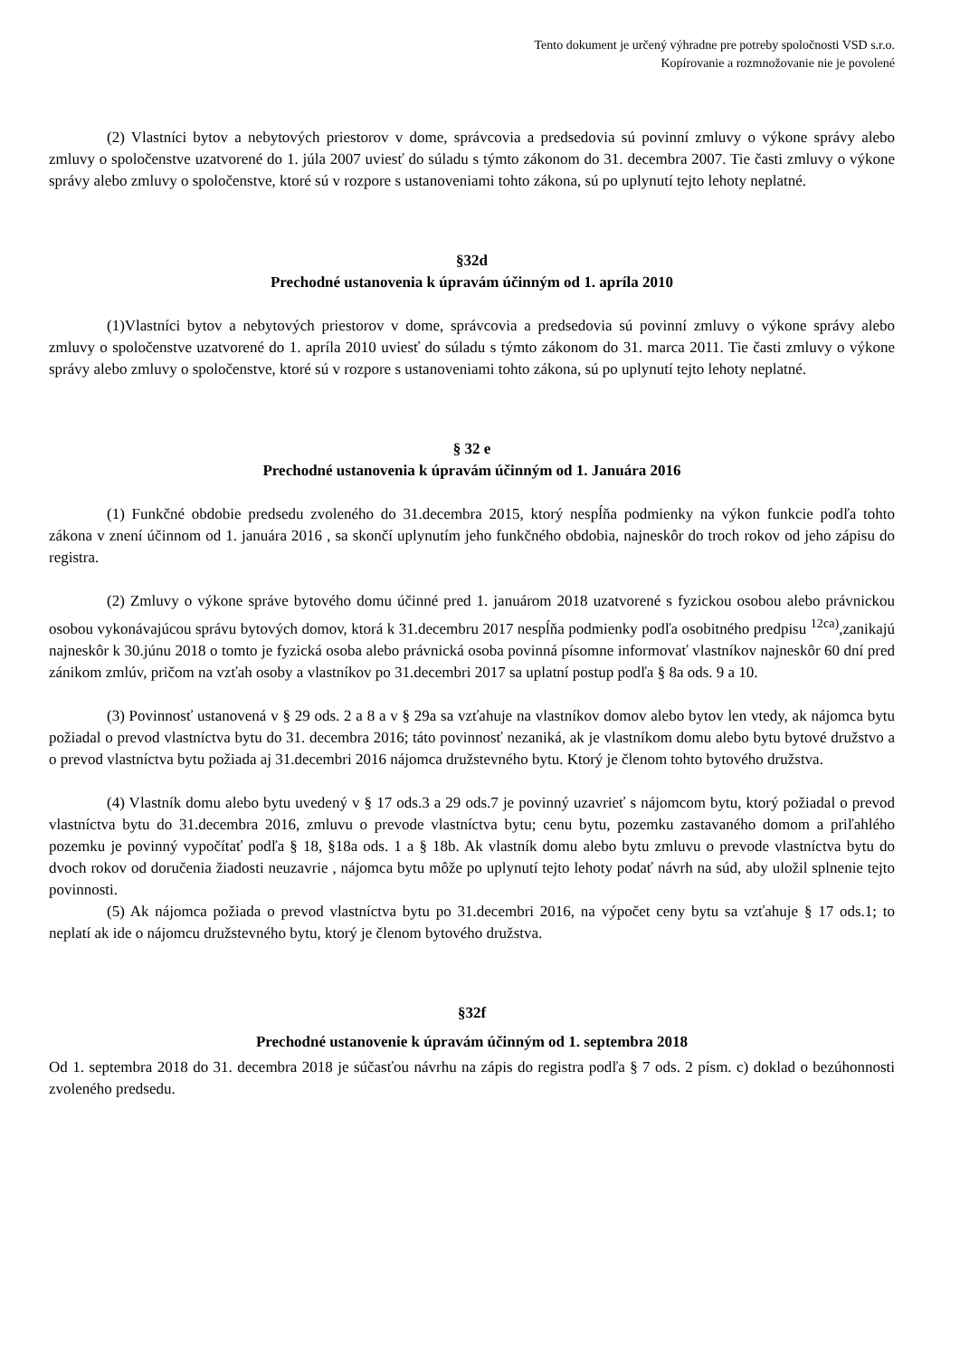Tento dokument je určený výhradne pre potreby spoločnosti VSD s.r.o.
Kopírovanie a rozmnožovanie nie je povolené
(2) Vlastníci bytov a nebytových priestorov v dome, správcovia a predsedovia sú povinní zmluvy o výkone správy alebo zmluvy o spoločenstve uzatvorené do 1. júla 2007 uviesť do súladu s týmto zákonom do 31. decembra 2007. Tie časti zmluvy o výkone správy alebo zmluvy o spoločenstve, ktoré sú v rozpore s ustanoveniami tohto zákona, sú po uplynutí tejto lehoty neplatné.
§32d
Prechodné ustanovenia k úpravám účinným od 1. apríla 2010
(1)Vlastníci bytov a nebytových priestorov v dome, správcovia a predsedovia sú povinní zmluvy o výkone správy alebo zmluvy o spoločenstve uzatvorené do 1. apríla 2010 uviesť do súladu s týmto zákonom do 31. marca 2011. Tie časti zmluvy o výkone správy alebo zmluvy o spoločenstve, ktoré sú v rozpore s ustanoveniami tohto zákona, sú po uplynutí tejto lehoty neplatné.
§ 32 e
Prechodné ustanovenia k úpravám účinným od 1. Januára 2016
(1) Funkčné obdobie predsedu zvoleného do 31.decembra 2015, ktorý nespĺňa podmienky na výkon funkcie podľa tohto zákona v znení účinnom od 1. januára 2016 , sa skončí uplynutím jeho funkčného obdobia, najneskôr do troch rokov od jeho zápisu do registra.
(2) Zmluvy o výkone správe bytového domu účinné pred 1. januárom 2018 uzatvorené s fyzickou osobou alebo právnickou osobou vykonávajúcou správu bytových domov, ktorá k 31.decembru 2017 nespĺňa podmienky podľa osobitného predpisu <sup>12ca)</sup>,zanikajú najneskôr k 30.júnu 2018 o tomto je fyzická osoba alebo právnická osoba povinná písomne informovať vlastníkov najneskôr 60 dní pred zánikom zmlúv, pričom na vzťah osoby a vlastníkov po 31.decembri 2017 sa uplatní postup podľa § 8a ods. 9 a 10.
(3) Povinnosť ustanovená v § 29 ods. 2 a 8 a v § 29a sa vzťahuje na vlastníkov domov alebo bytov len vtedy, ak nájomca bytu požiadal o prevod vlastníctva bytu do 31. decembra 2016; táto povinnosť nezaniká, ak je vlastníkom domu alebo bytu bytové družstvo a o prevod vlastníctva bytu požiada aj 31.decembri 2016 nájomca družstevného bytu. Ktorý je členom tohto bytového družstva.
(4) Vlastník domu alebo bytu uvedený v § 17 ods.3 a 29 ods.7 je povinný uzavrieť s nájomcom bytu, ktorý požiadal o prevod vlastníctva bytu do 31.decembra 2016, zmluvu o prevode vlastníctva bytu; cenu bytu, pozemku zastavaného domom a priľahlého pozemku je povinný vypočítať podľa § 18, §18a ods. 1 a § 18b. Ak vlastník domu alebo bytu zmluvu o prevode vlastníctva bytu do dvoch rokov od doručenia žiadosti neuzavrie , nájomca bytu môže po uplynutí tejto lehoty podať návrh na súd, aby uložil splnenie tejto povinnosti.
(5) Ak nájomca požiada o prevod vlastníctva bytu po 31.decembri 2016, na výpočet ceny bytu sa vzťahuje § 17 ods.1; to neplatí ak ide o nájomcu družstevného bytu, ktorý je členom bytového družstva.
§32f
Prechodné ustanovenie k úpravám účinným od 1. septembra 2018
Od 1. septembra 2018 do 31. decembra 2018 je súčasťou návrhu na zápis do registra podľa § 7 ods. 2 písm. c) doklad o bezúhonnosti zvoleného predsedu.